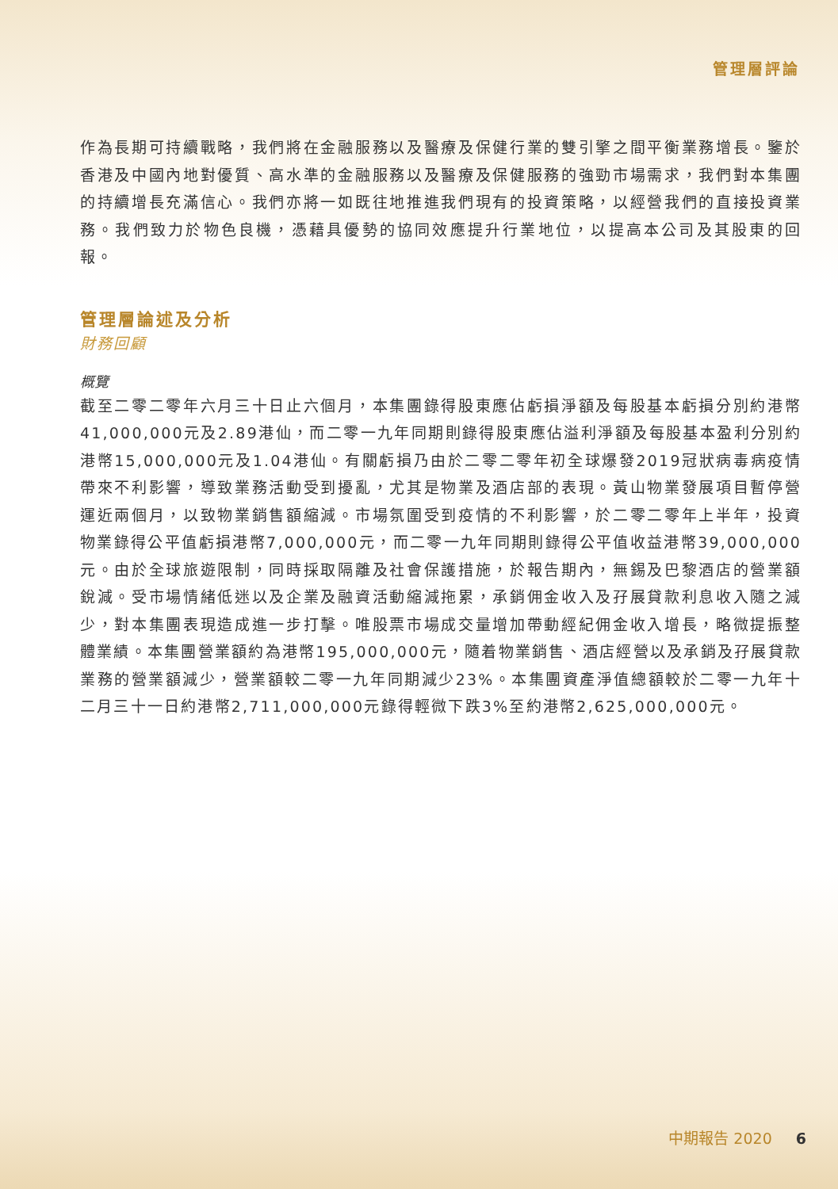管理層評論
作為長期可持續戰略，我們將在金融服務以及醫療及保健行業的雙引擎之間平衡業務增長。鑒於香港及中國內地對優質、高水準的金融服務以及醫療及保健服務的強勁市場需求，我們對本集團的持續增長充滿信心。我們亦將一如既往地推進我們現有的投資策略，以經營我們的直接投資業務。我們致力於物色良機，憑藉具優勢的協同效應提升行業地位，以提高本公司及其股東的回報。
管理層論述及分析
財務回顧
概覽
截至二零二零年六月三十日止六個月，本集團錄得股東應佔虧損淨額及每股基本虧損分別約港幣41,000,000元及2.89港仙，而二零一九年同期則錄得股東應佔溢利淨額及每股基本盈利分別約港幣15,000,000元及1.04港仙。有關虧損乃由於二零二零年初全球爆發2019冠狀病毒病疫情帶來不利影響，導致業務活動受到擾亂，尤其是物業及酒店部的表現。黃山物業發展項目暫停營運近兩個月，以致物業銷售額縮減。市場氛圍受到疫情的不利影響，於二零二零年上半年，投資物業錄得公平值虧損港幣7,000,000元，而二零一九年同期則錄得公平值收益港幣39,000,000元。由於全球旅遊限制，同時採取隔離及社會保護措施，於報告期內，無錫及巴黎酒店的營業額銳減。受市場情緒低迷以及企業及融資活動縮減拖累，承銷佣金收入及孖展貸款利息收入隨之減少，對本集團表現造成進一步打擊。唯股票市場成交量增加帶動經紀佣金收入增長，略微提振整體業績。本集團營業額約為港幣195,000,000元，隨着物業銷售、酒店經營以及承銷及孖展貸款業務的營業額減少，營業額較二零一九年同期減少23%。本集團資產淨值總額較於二零一九年十二月三十一日約港幣2,711,000,000元錄得輕微下跌3%至約港幣2,625,000,000元。
中期報告 2020 6